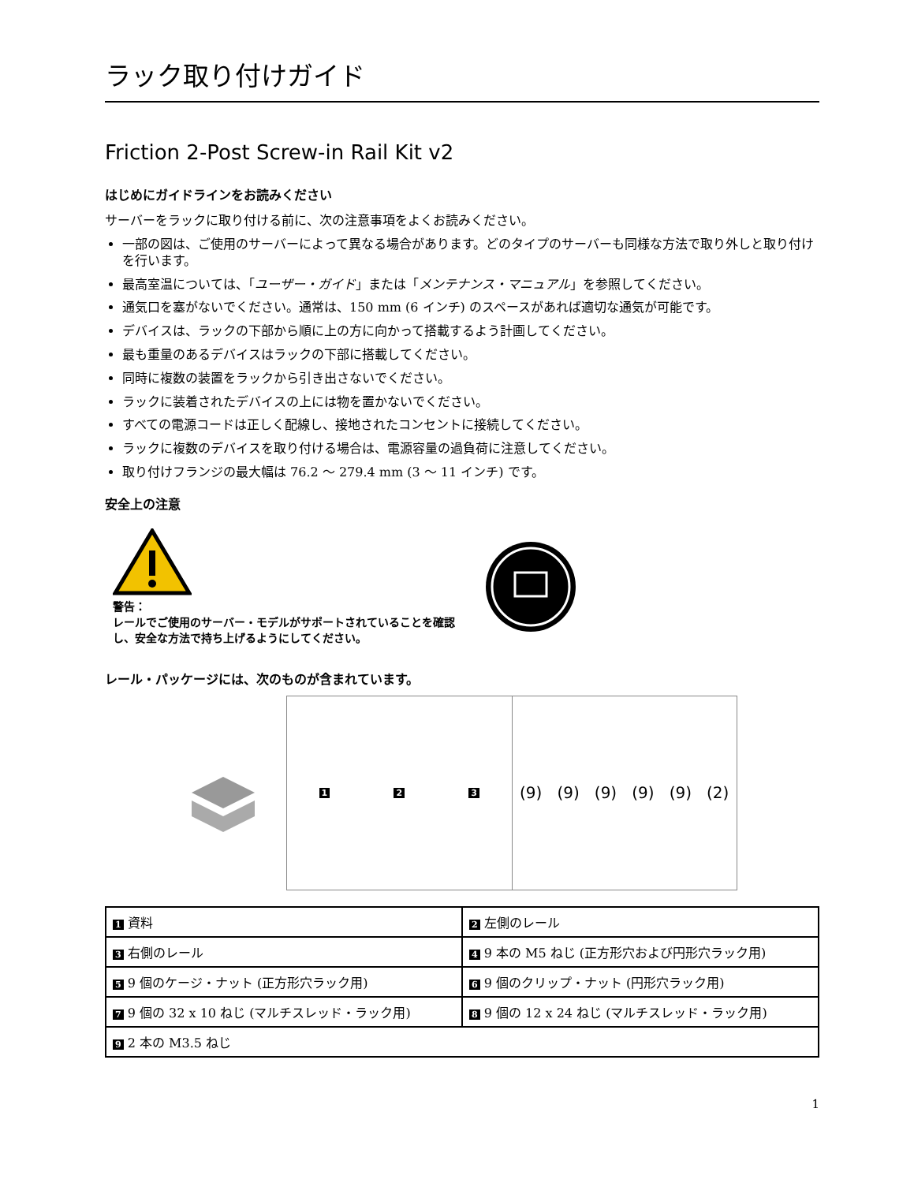ラック取り付けガイド
Friction 2-Post Screw-in Rail Kit v2
はじめにガイドラインをお読みください
サーバーをラックに取り付ける前に、次の注意事項をよくお読みください。
一部の図は、ご使用のサーバーによって異なる場合があります。どのタイプのサーバーも同様な方法で取り外しと取り付けを行います。
最高室温については、「ユーザー・ガイド」または「メンテナンス・マニュアル」を参照してください。
通気口を塞がないでください。通常は、150 mm (6 インチ) のスペースがあれば適切な通気が可能です。
デバイスは、ラックの下部から順に上の方に向かって搭載するよう計画してください。
最も重量のあるデバイスはラックの下部に搭載してください。
同時に複数の装置をラックから引き出さないでください。
ラックに装着されたデバイスの上には物を置かないでください。
すべての電源コードは正しく配線し、接地されたコンセントに接続してください。
ラックに複数のデバイスを取り付ける場合は、電源容量の過負荷に注意してください。
取り付けフランジの最大幅は 76.2 ～ 279.4 mm (3 ～ 11 インチ) です。
安全上の注意
警告：
レールでご使用のサーバー・モデルがサポートされていることを確認し、安全な方法で持ち上げるようにしてください。
レール・パッケージには、次のものが含まれています。
1 2 3
(9) (9) (9) (9) (9) (2)
| 1 資料 | 2 左側のレール |
| 3 右側のレール | 4 9 本の M5 ねじ (正方形穴および円形穴ラック用) |
| 5 9 個のケージ・ナット (正方形穴ラック用) | 6 9 個のクリップ・ナット (円形穴ラック用) |
| 7 9 個の 32 x 10 ねじ (マルチスレッド・ラック用) | 8 9 個の 12 x 24 ねじ (マルチスレッド・ラック用) |
| 9 2 本の M3.5 ねじ | |
1